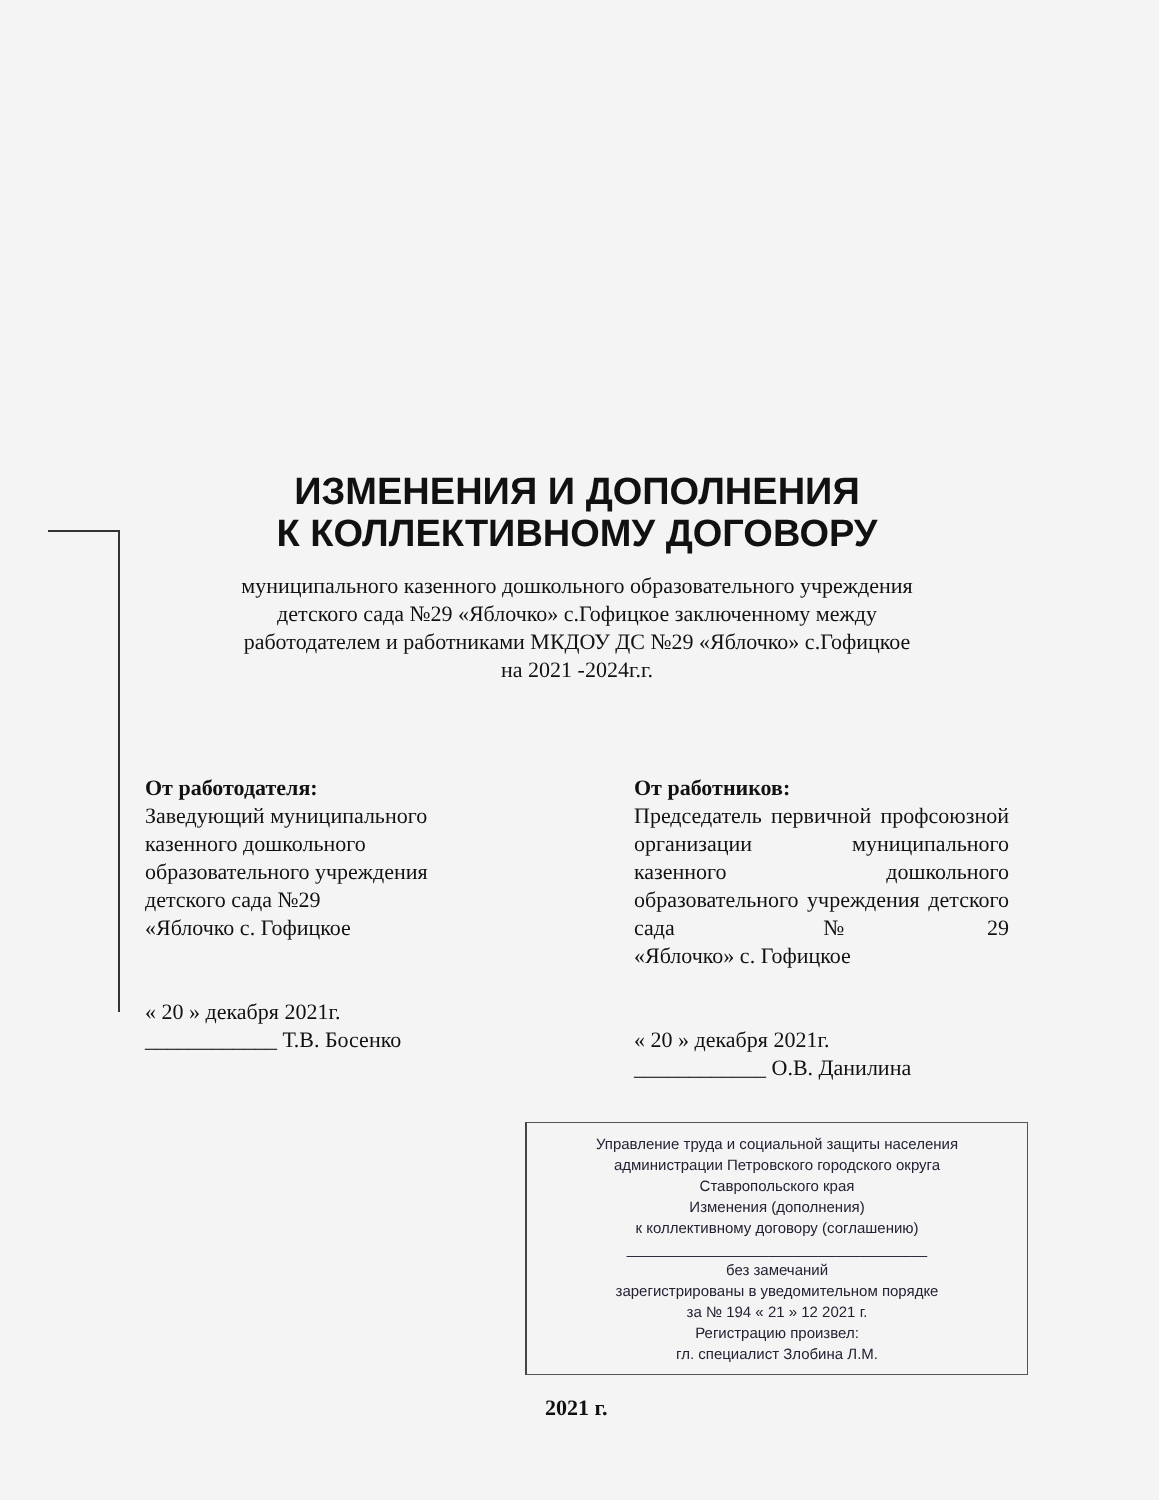ИЗМЕНЕНИЯ И ДОПОЛНЕНИЯ
К КОЛЛЕКТИВНОМУ ДОГОВОРУ
муниципального казенного дошкольного образовательного учреждения
детского сада №29 «Яблочко» с.Гофицкое заключенному между
работодателем и работниками МКДОУ ДС №29 «Яблочко» с.Гофицкое
на 2021 -2024г.г.
От работодателя:
Заведующий муниципального казенного дошкольного образовательного учреждения детского сада №29
«Яблочко с. Гофицкое
« 20 » декабря 2021г.
____________ Т.В. Босенко
От работников:
Председатель первичной профсоюзной организации муниципального казенного дошкольного образовательного учреждения детского сада №29
«Яблочко» с. Гофицкое
« 20 » декабря 2021г.
____________ О.В. Данилина
Управление труда и социальной защиты населения
администрации Петровского городского округа
Ставропольского края
Изменения (дополнения)
к коллективному договору (соглашению)
____________________________________
без замечаний
зарегистрированы в уведомительном порядке
за № 194 « 21 » 12 2021 г.
Регистрацию произвел:
гл. специалист Злобина Л.М.
2021 г.